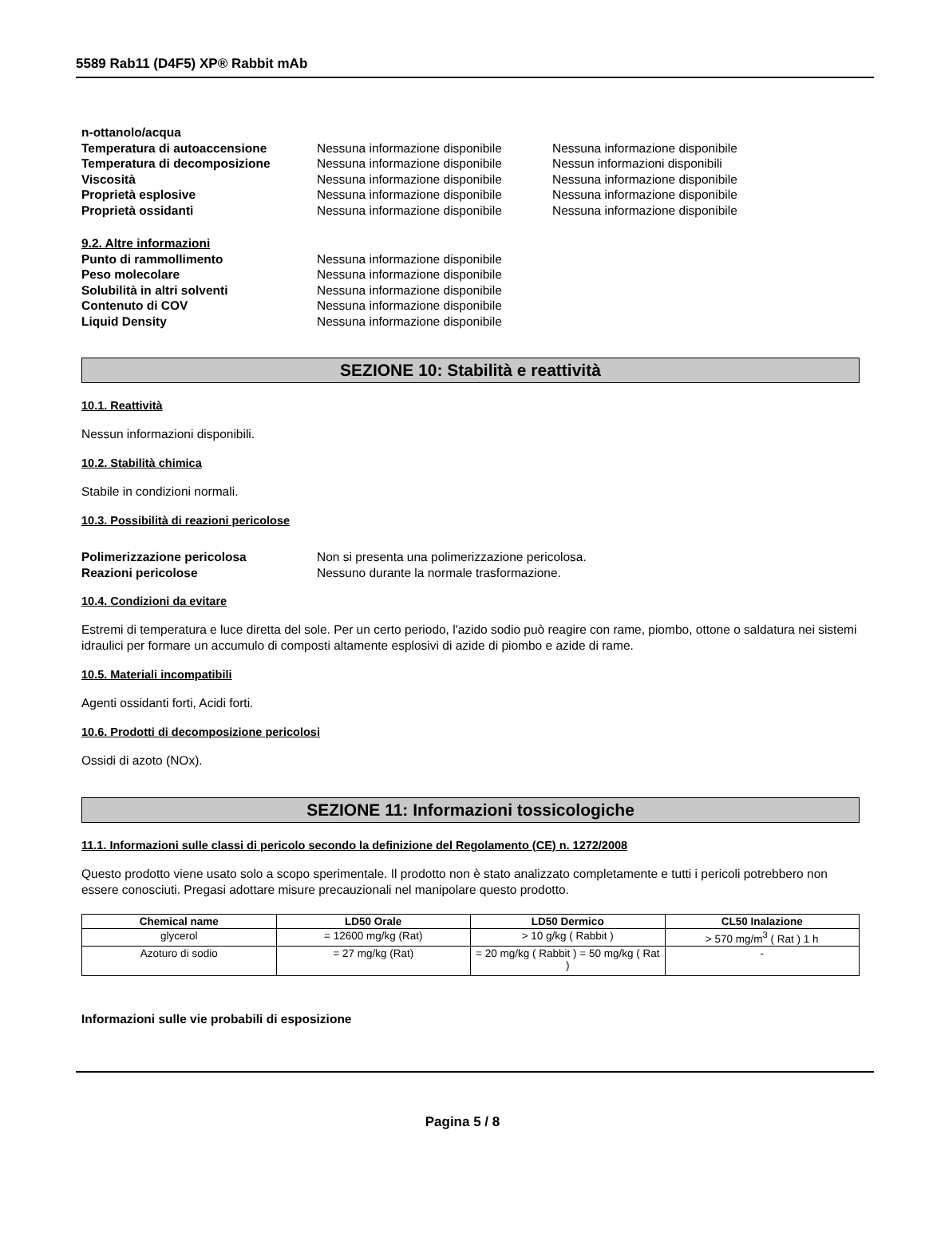5589 Rab11 (D4F5) XP® Rabbit mAb
n-ottanolo/acqua
Temperatura di autoaccensione Nessuna informazione disponibile
Nessuna informazione disponibile
Temperatura di decomposizione Nessuna informazione disponibile
Nessun informazioni disponibili
Viscosità Nessuna informazione disponibile
Nessuna informazione disponibile
Proprietà esplosive Nessuna informazione disponibile
Nessuna informazione disponibile
Proprietà ossidanti Nessuna informazione disponibile
Nessuna informazione disponibile
9.2. Altre informazioni
Punto di rammollimento Nessuna informazione disponibile
Peso molecolare Nessuna informazione disponibile
Solubilità in altri solventi Nessuna informazione disponibile
Contenuto di COV Nessuna informazione disponibile
Liquid Density Nessuna informazione disponibile
SEZIONE 10: Stabilità e reattività
10.1. Reattività
Nessun informazioni disponibili.
10.2. Stabilità chimica
Stabile in condizioni normali.
10.3. Possibilità di reazioni pericolose
Polimerizzazione pericolosa Non si presenta una polimerizzazione pericolosa.
Reazioni pericolose Nessuno durante la normale trasformazione.
10.4. Condizioni da evitare
Estremi di temperatura e luce diretta del sole. Per un certo periodo, l'azido sodio può reagire con rame, piombo, ottone o saldatura nei sistemi idraulici per formare un accumulo di composti altamente esplosivi di azide di piombo e azide di rame.
10.5. Materiali incompatibili
Agenti ossidanti forti, Acidi forti.
10.6. Prodotti di decomposizione pericolosi
Ossidi di azoto (NOx).
SEZIONE 11: Informazioni tossicologiche
11.1. Informazioni sulle classi di pericolo secondo la definizione del Regolamento (CE) n. 1272/2008
Questo prodotto viene usato solo a scopo sperimentale. Il prodotto non è stato analizzato completamente e tutti i pericoli potrebbero non essere conosciuti. Pregasi adottare misure precauzionali nel manipolare questo prodotto.
| Chemical name | LD50 Orale | LD50 Dermico | CL50 Inalazione |
| --- | --- | --- | --- |
| glycerol | = 12600 mg/kg (Rat) | > 10 g/kg ( Rabbit ) | > 570 mg/m<sup>3</sup> ( Rat ) 1 h |
| Azoturo di sodio | = 27 mg/kg (Rat) | = 20 mg/kg ( Rabbit ) = 50 mg/kg ( Rat ) | - |
Informazioni sulle vie probabili di esposizione
Pagina 5 / 8